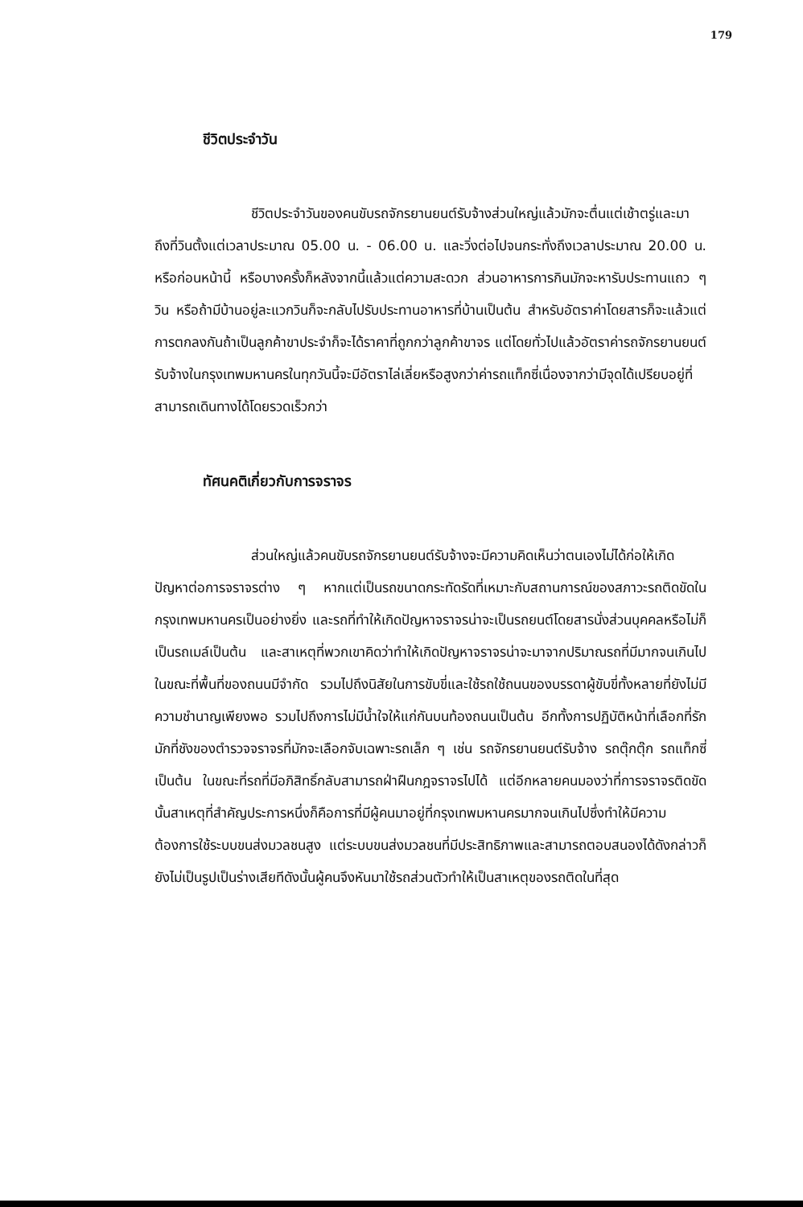179
ชีวิตประจำวัน
ชีวิตประจำวันของคนขับรถจักรยานยนต์รับจ้างส่วนใหญ่แล้วมักจะตื่นแต่เช้าตรู่และมาถึงที่วินตั้งแต่เวลาประมาณ 05.00 น. - 06.00 น. และวิ่งต่อไปจนกระทั่งถึงเวลาประมาณ 20.00 น. หรือก่อนหน้านี้ หรือบางครั้งก็หลังจากนี้แล้วแต่ความสะดวก ส่วนอาหารการกินมักจะหารับประทานแถว ๆ วิน หรือถ้ามีบ้านอยู่ละแวกวินก็จะกลับไปรับประทานอาหารที่บ้านเป็นต้น สำหรับอัตราค่าโดยสารก็จะแล้วแต่การตกลงกันถ้าเป็นลูกค้าขาประจำก็จะได้ราคาที่ถูกกว่าลูกค้าขาจร แต่โดยทั่วไปแล้วอัตราค่ารถจักรยานยนต์รับจ้างในกรุงเทพมหานครในทุกวันนี้จะมีอัตราไล่เลี่ยหรือสูงกว่าค่ารถแท็กซี่เนื่องจากว่ามีจุดได้เปรียบอยู่ที่สามารถเดินทางได้โดยรวดเร็วกว่า
ทัศนคติเกี่ยวกับการจราจร
ส่วนใหญ่แล้วคนขับรถจักรยานยนต์รับจ้างจะมีความคิดเห็นว่าตนเองไม่ได้ก่อให้เกิดปัญหาต่อการจราจรต่าง ๆ หากแต่เป็นรถขนาดกระทัดรัดที่เหมาะกับสถานการณ์ของสภาวะรถติดขัดในกรุงเทพมหานครเป็นอย่างยิ่ง และรถที่ทำให้เกิดปัญหาจราจรน่าจะเป็นรถยนต์โดยสารนั่งส่วนบุคคลหรือไม่ก็เป็นรถเมล์เป็นต้น และสาเหตุที่พวกเขาคิดว่าทำให้เกิดปัญหาจราจรน่าจะมาจากปริมาณรถที่มีมากจนเกินไปในขณะที่พื้นที่ของถนนมีจำกัด รวมไปถึงนิสัยในการขับขี่และใช้รถใช้ถนนของบรรดาผู้ขับขี่ทั้งหลายที่ยังไม่มีความชำนาญเพียงพอ รวมไปถึงการไม่มีน้ำใจให้แก่กันบนท้องถนนเป็นต้น อีกทั้งการปฏิบัติหน้าที่เลือกที่รักมักที่ชังของตำรวจจราจรที่มักจะเลือกจับเฉพาะรถเล็ก ๆ เช่น รถจักรยานยนต์รับจ้าง รถตุ๊กตุ๊ก รถแท็กซี่เป็นต้น ในขณะที่รถที่มีอภิสิทธิ์กลับสามารถฝ่าฝืนกฎจราจรไปได้ แต่อีกหลายคนมองว่าที่การจราจรติดขัดนั้นสาเหตุที่สำคัญประการหนึ่งก็คือการที่มีผู้คนมาอยู่ที่กรุงเทพมหานครมากจนเกินไปซึ่งทำให้มีความต้องการใช้ระบบขนส่งมวลชนสูง แต่ระบบขนส่งมวลชนที่มีประสิทธิภาพและสามารถตอบสนองได้ดังกล่าวก็ยังไม่เป็นรูปเป็นร่างเสียทีดังนั้นผู้คนจึงหันมาใช้รถส่วนตัวทำให้เป็นสาเหตุของรถติดในที่สุด